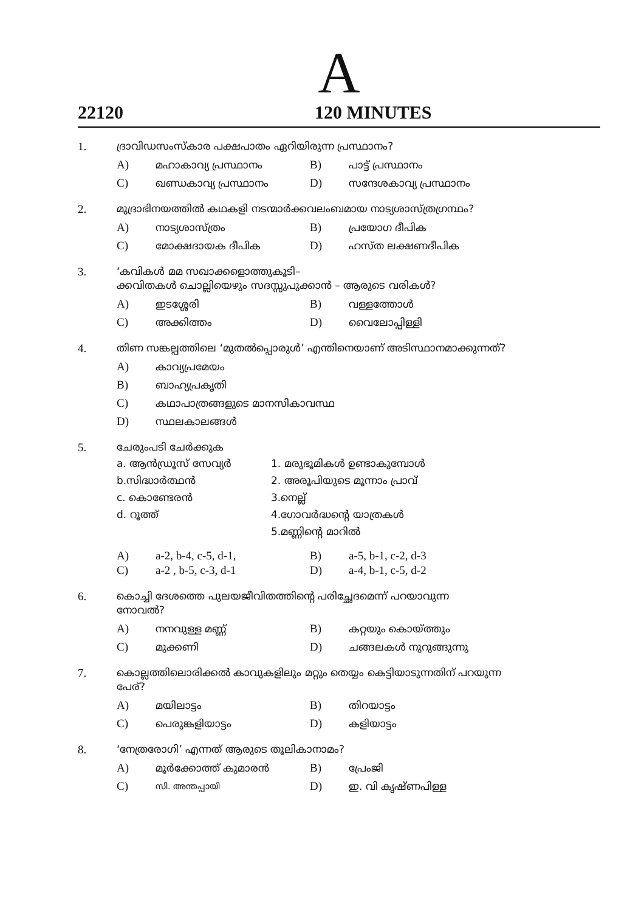A
22120 120 MINUTES
1. ദ്രാവിഡസംസ്കാര പക്ഷപാതം ഏറിയിരുന്ന പ്രസ്ഥാനം?
A) മഹാകാവ്യ പ്രസ്ഥാനം B) പാട്ട് പ്രസ്ഥാനം
C) ഖണ്ഡകാവ്യ പ്രസ്ഥാനം D) സന്ദേശകാവ്യ പ്രസ്ഥാനം
2. മുദ്രാഭിനയത്തിൽ കഥകളി നടന്മാർക്കവലംബമായ നാട്യശാസ്ത്രഗ്രന്ഥം?
A) നാട്യശാസ്ത്രം B) പ്രയോഗ ദീപിക
C) മോക്ഷദായക ദീപിക D) ഹസ്ത ലക്ഷണദീപിക
3. ‘കവികൾ മമ സഖാക്കളൊത്തുകൂടി–
ക്കവിതകൾ ചൊല്ലിയെഴും സദസ്സുപുക്കാൻ – ആരുടെ വരികൾ?
A) ഇടശ്ശേരി B) വള്ളത്തോൾ
C) അക്കിത്തം D) വൈലോപ്പിള്ളി
4. തിണ സങ്കല്പത്തിലെ ‘മുതൽപ്പൊരുൾ’ എന്തിനെയാണ് അടിസ്ഥാനമാക്കുന്നത്?
A) കാവ്യപ്രമേയം
B) ബാഹ്യപ്രകൃതി
C) കഥാപാത്രങ്ങളുടെ മാനസികാവസ്ഥ
D) സ്ഥലകാലങ്ങൾ
5. ചേരുംപടി ചേർക്കുക
a. ആൻഡ്രൂസ് സേവ്യർ 1. മരുഭൂമികൾ ഉണ്ടാകുമ്പോൾ
b.സിദ്ധാർത്ഥൻ 2. അരൂപിയുടെ മൂന്നാം പ്രാവ്
c. കൊണ്ടേരൻ 3.നെല്ല്
d. റൂത്ത് 4.ഗോവർദ്ധന്റെ യാത്രകൾ
5.മണ്ണിന്റെ മാറിൽ
A) a-2, b-4, c-5, d-1, B) a-5, b-1, c-2, d-3
C) a-2 , b-5, c-3, d-1 D) a-4, b-1, c-5, d-2
6. കൊച്ചി ദേശത്തെ പുലയജീവിതത്തിന്റെ പരിച്ഛേദമെന്ന് പറയാവുന്ന
നോവൽ?
A) നനവുള്ള മണ്ണ് B) കറ്റയും കൊയ്ത്തും
C) മുക്കണി D) ചങ്ങലകൾ നുറുങ്ങുന്നു
7. കൊല്ലത്തിലൊരിക്കൽ കാവുകളിലും മറ്റും തെയ്യം കെട്ടിയാടുന്നതിന് പറയുന്ന
പേര്?
A) മയിലാട്ടം B) തിറയാട്ടം
C) പെരുങ്കളിയാട്ടം D) കളിയാട്ടം
8. ‘നേത്രരോഗി’ എന്നത് ആരുടെ തൂലികാനാമം?
A) മൂർക്കോത്ത് കുമാരൻ B) പ്രേംജി
C) സി. അന്തപ്പായി D) ഇ. വി കൃഷ്ണപിള്ള